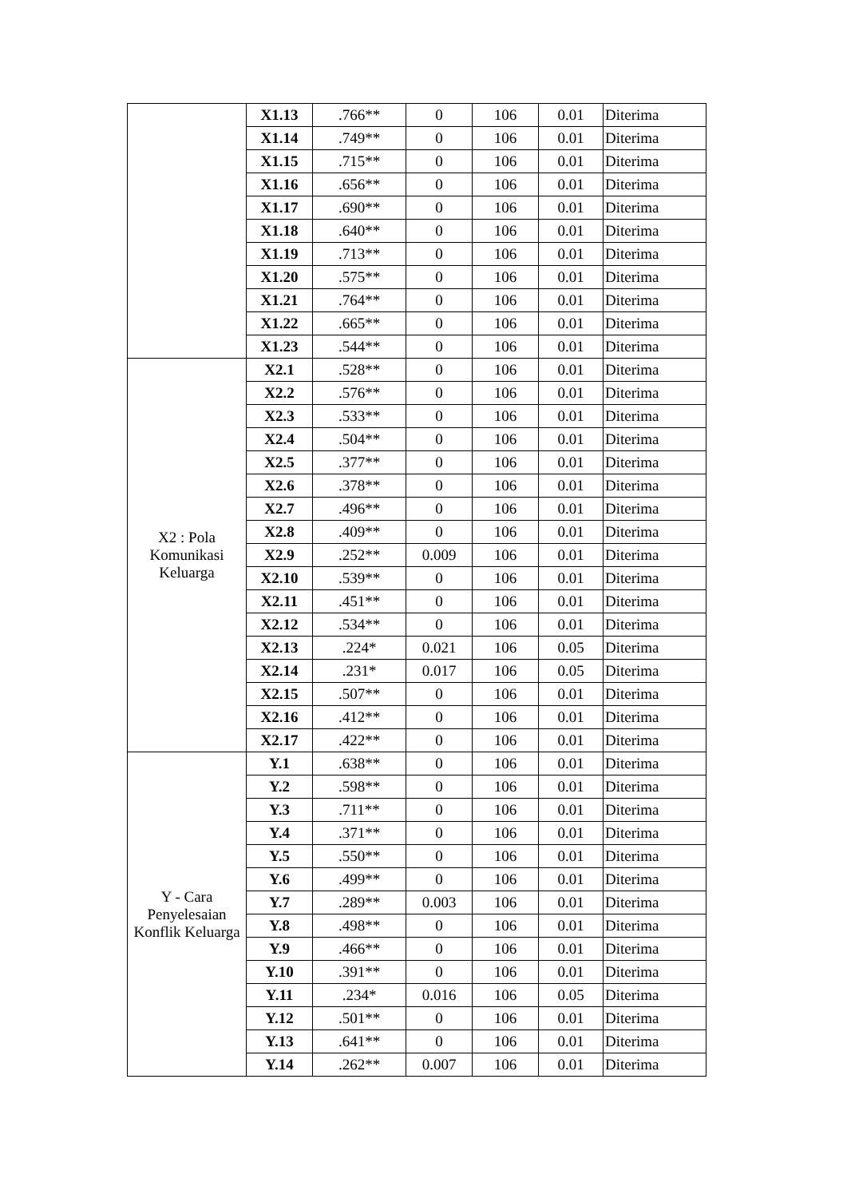| | X1.13 | .766** | 0 | 106 | 0.01 | Diterima |
| | X1.14 | .749** | 0 | 106 | 0.01 | Diterima |
| | X1.15 | .715** | 0 | 106 | 0.01 | Diterima |
| | X1.16 | .656** | 0 | 106 | 0.01 | Diterima |
| | X1.17 | .690** | 0 | 106 | 0.01 | Diterima |
| | X1.18 | .640** | 0 | 106 | 0.01 | Diterima |
| | X1.19 | .713** | 0 | 106 | 0.01 | Diterima |
| | X1.20 | .575** | 0 | 106 | 0.01 | Diterima |
| | X1.21 | .764** | 0 | 106 | 0.01 | Diterima |
| | X1.22 | .665** | 0 | 106 | 0.01 | Diterima |
| | X1.23 | .544** | 0 | 106 | 0.01 | Diterima |
| X2 : Pola Komunikasi Keluarga | X2.1 | .528** | 0 | 106 | 0.01 | Diterima |
| | X2.2 | .576** | 0 | 106 | 0.01 | Diterima |
| | X2.3 | .533** | 0 | 106 | 0.01 | Diterima |
| | X2.4 | .504** | 0 | 106 | 0.01 | Diterima |
| | X2.5 | .377** | 0 | 106 | 0.01 | Diterima |
| | X2.6 | .378** | 0 | 106 | 0.01 | Diterima |
| | X2.7 | .496** | 0 | 106 | 0.01 | Diterima |
| | X2.8 | .409** | 0 | 106 | 0.01 | Diterima |
| | X2.9 | .252** | 0.009 | 106 | 0.01 | Diterima |
| | X2.10 | .539** | 0 | 106 | 0.01 | Diterima |
| | X2.11 | .451** | 0 | 106 | 0.01 | Diterima |
| | X2.12 | .534** | 0 | 106 | 0.01 | Diterima |
| | X2.13 | .224* | 0.021 | 106 | 0.05 | Diterima |
| | X2.14 | .231* | 0.017 | 106 | 0.05 | Diterima |
| | X2.15 | .507** | 0 | 106 | 0.01 | Diterima |
| | X2.16 | .412** | 0 | 106 | 0.01 | Diterima |
| | X2.17 | .422** | 0 | 106 | 0.01 | Diterima |
| Y - Cara Penyelesaian Konflik Keluarga | Y.1 | .638** | 0 | 106 | 0.01 | Diterima |
| | Y.2 | .598** | 0 | 106 | 0.01 | Diterima |
| | Y.3 | .711** | 0 | 106 | 0.01 | Diterima |
| | Y.4 | .371** | 0 | 106 | 0.01 | Diterima |
| | Y.5 | .550** | 0 | 106 | 0.01 | Diterima |
| | Y.6 | .499** | 0 | 106 | 0.01 | Diterima |
| | Y.7 | .289** | 0.003 | 106 | 0.01 | Diterima |
| | Y.8 | .498** | 0 | 106 | 0.01 | Diterima |
| | Y.9 | .466** | 0 | 106 | 0.01 | Diterima |
| | Y.10 | .391** | 0 | 106 | 0.01 | Diterima |
| | Y.11 | .234* | 0.016 | 106 | 0.05 | Diterima |
| | Y.12 | .501** | 0 | 106 | 0.01 | Diterima |
| | Y.13 | .641** | 0 | 106 | 0.01 | Diterima |
| | Y.14 | .262** | 0.007 | 106 | 0.01 | Diterima |